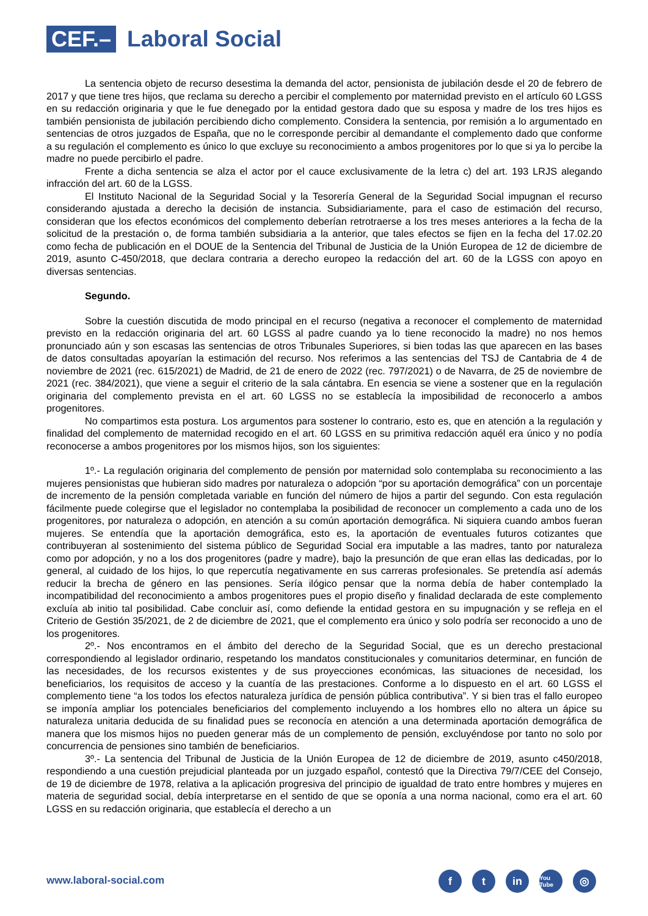CEF.–
Laboral Social
La sentencia objeto de recurso desestima la demanda del actor, pensionista de jubilación desde el 20 de febrero de 2017 y que tiene tres hijos, que reclama su derecho a percibir el complemento por maternidad previsto en el artículo 60 LGSS en su redacción originaria y que le fue denegado por la entidad gestora dado que su esposa y madre de los tres hijos es también pensionista de jubilación percibiendo dicho complemento. Considera la sentencia, por remisión a lo argumentado en sentencias de otros juzgados de España, que no le corresponde percibir al demandante el complemento dado que conforme a su regulación el complemento es único lo que excluye su reconocimiento a ambos progenitores por lo que si ya lo percibe la madre no puede percibirlo el padre.
Frente a dicha sentencia se alza el actor por el cauce exclusivamente de la letra c) del art. 193 LRJS alegando infracción del art. 60 de la LGSS.
El Instituto Nacional de la Seguridad Social y la Tesorería General de la Seguridad Social impugnan el recurso considerando ajustada a derecho la decisión de instancia. Subsidiariamente, para el caso de estimación del recurso, consideran que los efectos económicos del complemento deberían retrotraerse a los tres meses anteriores a la fecha de la solicitud de la prestación o, de forma también subsidiaria a la anterior, que tales efectos se fijen en la fecha del 17.02.20 como fecha de publicación en el DOUE de la Sentencia del Tribunal de Justicia de la Unión Europea de 12 de diciembre de 2019, asunto C-450/2018, que declara contraria a derecho europeo la redacción del art. 60 de la LGSS con apoyo en diversas sentencias.
Segundo.
Sobre la cuestión discutida de modo principal en el recurso (negativa a reconocer el complemento de maternidad previsto en la redacción originaria del art. 60 LGSS al padre cuando ya lo tiene reconocido la madre) no nos hemos pronunciado aún y son escasas las sentencias de otros Tribunales Superiores, si bien todas las que aparecen en las bases de datos consultadas apoyarían la estimación del recurso. Nos referimos a las sentencias del TSJ de Cantabria de 4 de noviembre de 2021 (rec. 615/2021) de Madrid, de 21 de enero de 2022 (rec. 797/2021) o de Navarra, de 25 de noviembre de 2021 (rec. 384/2021), que viene a seguir el criterio de la sala cántabra. En esencia se viene a sostener que en la regulación originaria del complemento prevista en el art. 60 LGSS no se establecía la imposibilidad de reconocerlo a ambos progenitores.
No compartimos esta postura. Los argumentos para sostener lo contrario, esto es, que en atención a la regulación y finalidad del complemento de maternidad recogido en el art. 60 LGSS en su primitiva redacción aquél era único y no podía reconocerse a ambos progenitores por los mismos hijos, son los siguientes:
1º.- La regulación originaria del complemento de pensión por maternidad solo contemplaba su reconocimiento a las mujeres pensionistas que hubieran sido madres por naturaleza o adopción “por su aportación demográfica” con un porcentaje de incremento de la pensión completada variable en función del número de hijos a partir del segundo. Con esta regulación fácilmente puede colegirse que el legislador no contemplaba la posibilidad de reconocer un complemento a cada uno de los progenitores, por naturaleza o adopción, en atención a su común aportación demográfica. Ni siquiera cuando ambos fueran mujeres. Se entendía que la aportación demográfica, esto es, la aportación de eventuales futuros cotizantes que contribuyeran al sostenimiento del sistema público de Seguridad Social era imputable a las madres, tanto por naturaleza como por adopción, y no a los dos progenitores (padre y madre), bajo la presunción de que eran ellas las dedicadas, por lo general, al cuidado de los hijos, lo que repercutía negativamente en sus carreras profesionales. Se pretendía así además reducir la brecha de género en las pensiones. Sería ilógico pensar que la norma debía de haber contemplado la incompatibilidad del reconocimiento a ambos progenitores pues el propio diseño y finalidad declarada de este complemento excluía ab initio tal posibilidad. Cabe concluir así, como defiende la entidad gestora en su impugnación y se refleja en el Criterio de Gestión 35/2021, de 2 de diciembre de 2021, que el complemento era único y solo podría ser reconocido a uno de los progenitores.
2º.- Nos encontramos en el ámbito del derecho de la Seguridad Social, que es un derecho prestacional correspondiendo al legislador ordinario, respetando los mandatos constitucionales y comunitarios determinar, en función de las necesidades, de los recursos existentes y de sus proyecciones económicas, las situaciones de necesidad, los beneficiarios, los requisitos de acceso y la cuantía de las prestaciones. Conforme a lo dispuesto en el art. 60 LGSS el complemento tiene “a los todos los efectos naturaleza jurídica de pensión pública contributiva”. Y si bien tras el fallo europeo se imponía ampliar los potenciales beneficiarios del complemento incluyendo a los hombres ello no altera un ápice su naturaleza unitaria deducida de su finalidad pues se reconocía en atención a una determinada aportación demográfica de manera que los mismos hijos no pueden generar más de un complemento de pensión, excluyéndose por tanto no solo por concurrencia de pensiones sino también de beneficiarios.
3º.- La sentencia del Tribunal de Justicia de la Unión Europea de 12 de diciembre de 2019, asunto c450/2018, respondiendo a una cuestión prejudicial planteada por un juzgado español, contestó que la Directiva 79/7/CEE del Consejo, de 19 de diciembre de 1978, relativa a la aplicación progresiva del principio de igualdad de trato entre hombres y mujeres en materia de seguridad social, debía interpretarse en el sentido de que se oponía a una norma nacional, como era el art. 60 LGSS en su redacción originaria, que establecía el derecho a un
www.laboral-social.com
f t in
You Tube
◎